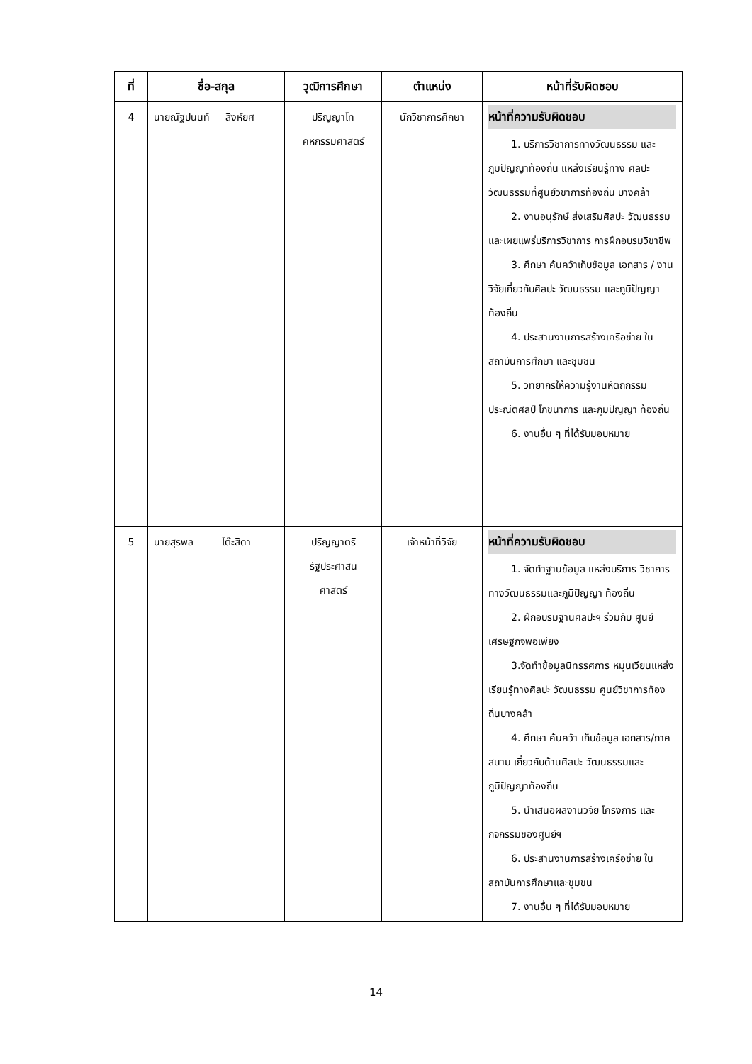| ที่ | ชื่อ-สกุล | วุฒิการศึกษา | ตำแหน่ง | หน้าที่รับผิดชอบ |
| --- | --- | --- | --- | --- |
| 4 | นายณัฐปนนท์ สิงห์ยศ | ปริญญาโท คหกรรมศาสตร์ | นักวิชาการศึกษา | หน้าที่ความรับผิดชอบ 1. บริการวิชาการทางวัฒนธรรม และภูมิปัญญาท้องถิ่น แหล่งเรียนรู้ทาง ศิลปะวัฒนธรรมที่ศูนย์วิชาการท้องถิ่น บางคล้า 2. งานอนุรักษ์ ส่งเสริมศิลปะ วัฒนธรรม และเผยแพร่บริการวิชาการ การฝึกอบรมวิชาชีพ 3. ศึกษา ค้นคว้าเก็บข้อมูล เอกสาร / งานวิจัยเกี่ยวกับศิลปะ วัฒนธรรม และภูมิปัญญาท้องถิ่น 4. ประสานงานการสร้างเครือข่าย ในสถาบันการศึกษา และชุมชน 5. วิทยากรให้ความรู้งานหัตถกรรม ประณีตศิลป์ โภชนาการ และภูมิปัญญา ท้องถิ่น 6. งานอื่น ๆ ที่ได้รับมอบหมาย |
| 5 | นายสุรพล โต๊ะสีดา | ปริญญาตรี รัฐประศาสน ศาสตร์ | เจ้าหน้าที่วิจัย | หน้าที่ความรับผิดชอบ 1. จัดทำฐานข้อมูล แหล่งบริการ วิชาการทางวัฒนธรรมและภูมิปัญญา ท้องถิ่น 2. ฝึกอบรมฐานศิลปะฯ ร่วมกับ ศูนย์เศรษฐกิจพอเพียง 3.จัดทำข้อมูลนิทรรศการ หมุนเวียนแหล่งเรียนรู้ทางศิลปะ วัฒนธรรม ศูนย์วิชาการท้องถิ่นบางคล้า 4. ศึกษา ค้นคว้า เก็บข้อมูล เอกสาร/ภาคสนาม เกี่ยวกับด้านศิลปะ วัฒนธรรมและภูมิปัญญาท้องถิ่น 5. นำเสนอผลงานวิจัย โครงการ และกิจกรรมของศูนย์ฯ 6. ประสานงานการสร้างเครือข่าย ในสถาบันการศึกษาและชุมชน 7. งานอื่น ๆ ที่ได้รับมอบหมาย |
14